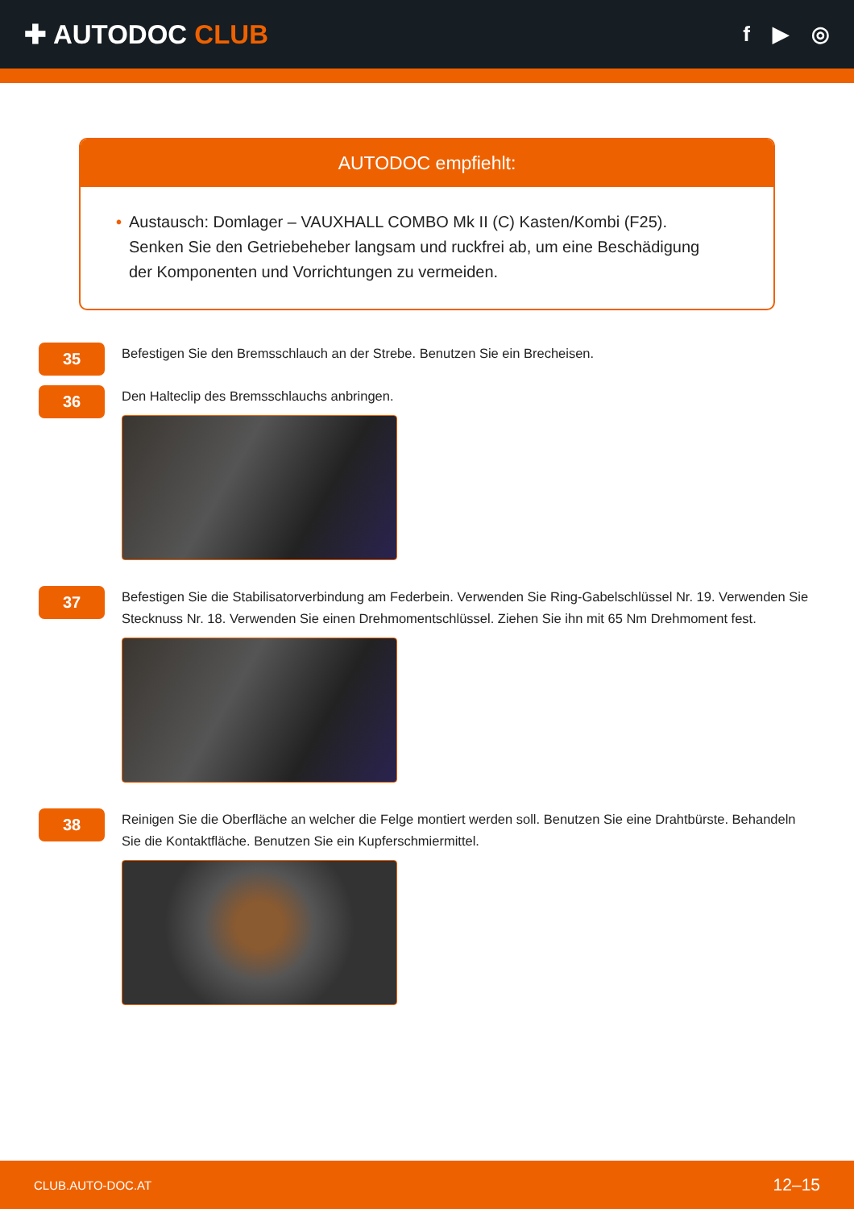✚ AUTODOC CLUB
f ▶ ◎
AUTODOC empfiehlt:
• Austausch: Domlager – VAUXHALL COMBO Mk II (C) Kasten/Kombi (F25). Senken Sie den Getriebeheber langsam und ruckfrei ab, um eine Beschädigung der Komponenten und Vorrichtungen zu vermeiden.
35
Befestigen Sie den Bremsschlauch an der Strebe. Benutzen Sie ein Brecheisen.
36
Den Halteclip des Bremsschlauchs anbringen.
37
Befestigen Sie die Stabilisatorverbindung am Federbein. Verwenden Sie Ring-Gabelschlüssel Nr. 19. Verwenden Sie Stecknuss Nr. 18. Verwenden Sie einen Drehmomentschlüssel. Ziehen Sie ihn mit 65 Nm Drehmoment fest.
38
Reinigen Sie die Oberfläche an welcher die Felge montiert werden soll. Benutzen Sie eine Drahtbürste. Behandeln Sie die Kontaktfläche. Benutzen Sie ein Kupferschmiermittel.
CLUB.AUTO-DOC.AT 12–15